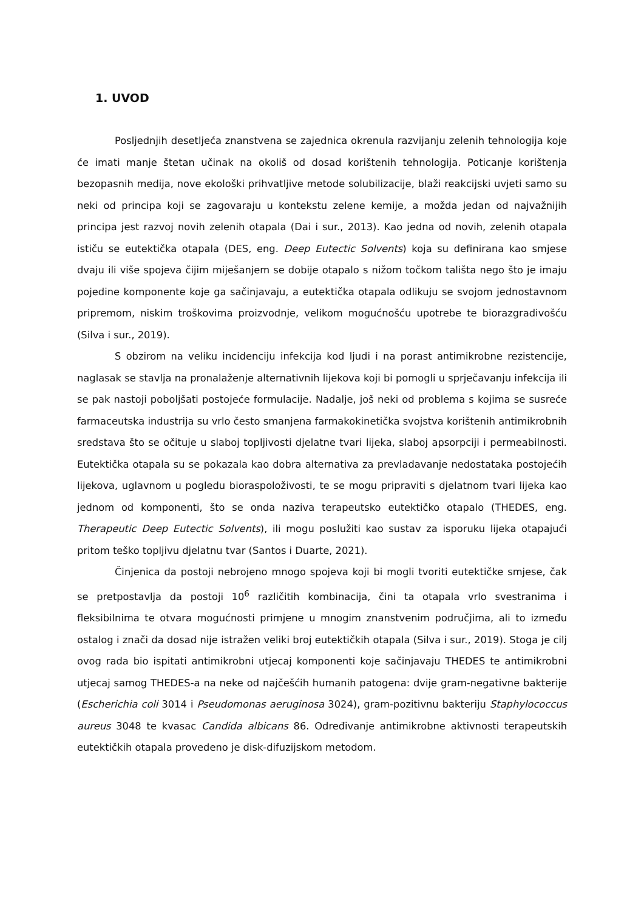1. UVOD
Posljednjih desetljeća znanstvena se zajednica okrenula razvijanju zelenih tehnologija koje će imati manje štetan učinak na okoliš od dosad korištenih tehnologija. Poticanje korištenja bezopasnih medija, nove ekološki prihvatljive metode solubilizacije, blaži reakcijski uvjeti samo su neki od principa koji se zagovaraju u kontekstu zelene kemije, a možda jedan od najvažnijih principa jest razvoj novih zelenih otapala (Dai i sur., 2013). Kao jedna od novih, zelenih otapala ističu se eutektička otapala (DES, eng. Deep Eutectic Solvents) koja su definirana kao smjese dvaju ili više spojeva čijim miješanjem se dobije otapalo s nižom točkom tališta nego što je imaju pojedine komponente koje ga sačinjavaju, a eutektička otapala odlikuju se svojom jednostavnom pripremom, niskim troškovima proizvodnje, velikom mogućnošću upotrebe te biorazgradivošću (Silva i sur., 2019).
S obzirom na veliku incidenciju infekcija kod ljudi i na porast antimikrobne rezistencije, naglasak se stavlja na pronalaženje alternativnih lijekova koji bi pomogli u sprječavanju infekcija ili se pak nastoji poboljšati postojeće formulacije. Nadalje, još neki od problema s kojima se susreće farmaceutska industrija su vrlo često smanjena farmakokinetička svojstva korištenih antimikrobnih sredstava što se očituje u slaboj topljivosti djelatne tvari lijeka, slaboj apsorpciji i permeabilnosti. Eutektička otapala su se pokazala kao dobra alternativa za prevladavanje nedostataka postojećih lijekova, uglavnom u pogledu bioraspoloživosti, te se mogu pripraviti s djelatnom tvari lijeka kao jednom od komponenti, što se onda naziva terapeutsko eutektičko otapalo (THEDES, eng. Therapeutic Deep Eutectic Solvents), ili mogu poslužiti kao sustav za isporuku lijeka otapajući pritom teško topljivu djelatnu tvar (Santos i Duarte, 2021).
Činjenica da postoji nebrojeno mnogo spojeva koji bi mogli tvoriti eutektičke smjese, čak se pretpostavlja da postoji 10<sup>6</sup> različitih kombinacija, čini ta otapala vrlo svestranima i fleksibilnima te otvara mogućnosti primjene u mnogim znanstvenim područjima, ali to između ostalog i znači da dosad nije istražen veliki broj eutektičkih otapala (Silva i sur., 2019). Stoga je cilj ovog rada bio ispitati antimikrobni utjecaj komponenti koje sačinjavaju THEDES te antimikrobni utjecaj samog THEDES-a na neke od najčešćih humanih patogena: dvije gram-negativne bakterije (Escherichia coli 3014 i Pseudomonas aeruginosa 3024), gram-pozitivnu bakteriju Staphylococcus aureus 3048 te kvasac Candida albicans 86. Određivanje antimikrobne aktivnosti terapeutskih eutektičkih otapala provedeno je disk-difuzijskom metodom.